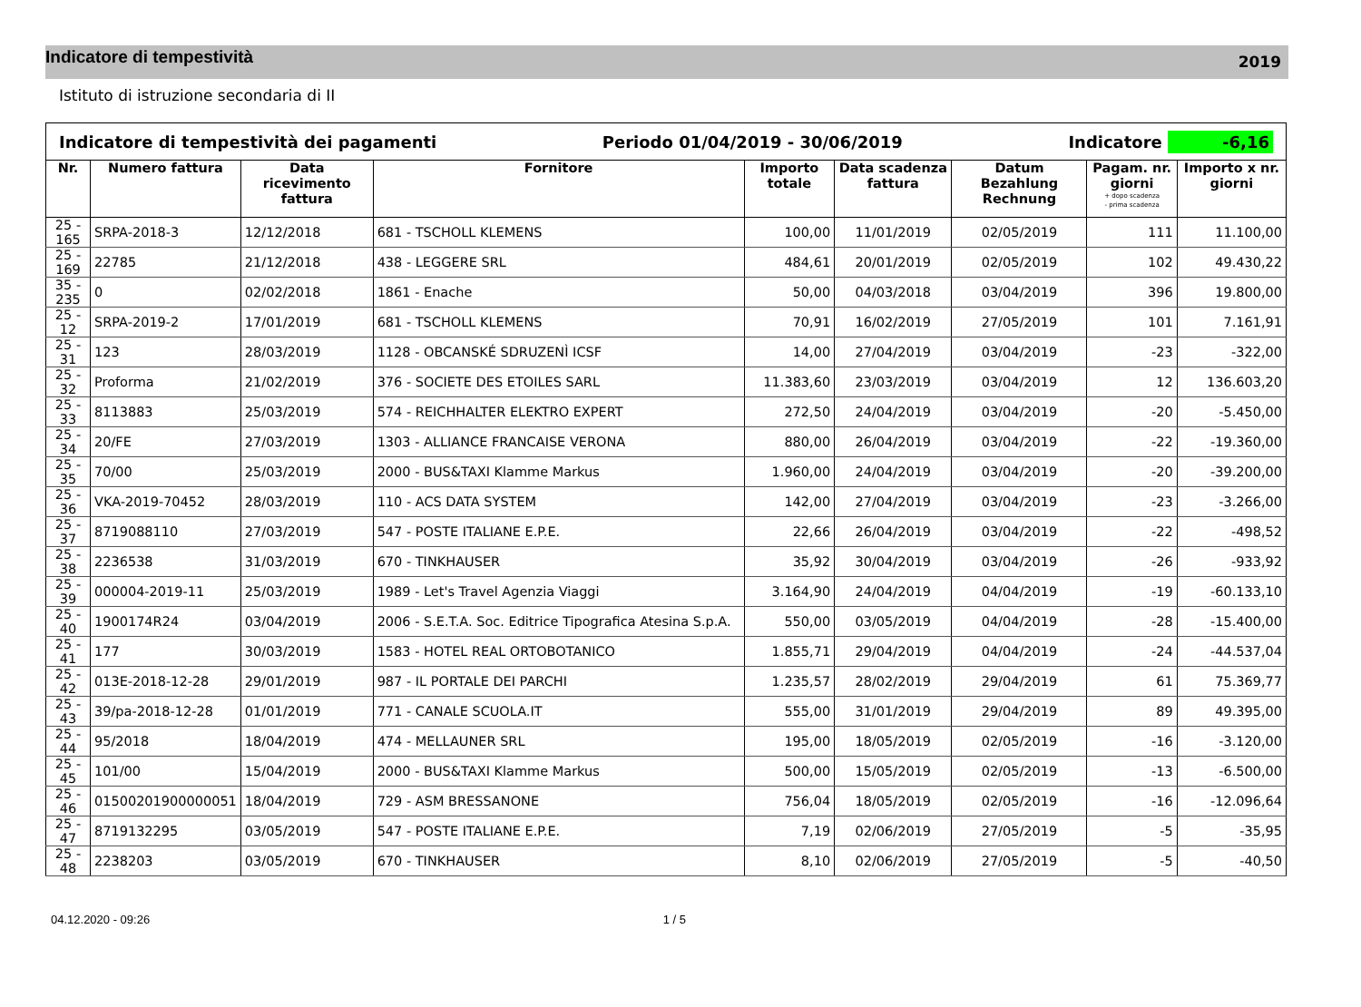Indicatore di tempestività
2019
Istituto di istruzione secondaria di II
| Indicatore di tempestività dei pagamenti Periodo 01/04/2019 - 30/06/2019 Indicatore -6,16 | | | | | | | | |
| Nr. | Numero fattura | Data ricevimento fattura | Fornitore | Importo totale | Data scadenza fattura | Datum Bezahlung Rechnung | Pagam. nr. giorni + dopo scadenza - prima scadenza | Importo x nr. giorni |
| 25 - 165 | SRPA-2018-3 | 12/12/2018 | 681 - TSCHOLL KLEMENS | 100,00 | 11/01/2019 | 02/05/2019 | 111 | 11.100,00 |
| 25 - 169 | 22785 | 21/12/2018 | 438 - LEGGERE SRL | 484,61 | 20/01/2019 | 02/05/2019 | 102 | 49.430,22 |
| 35 - 235 | 0 | 02/02/2018 | 1861 - Enache | 50,00 | 04/03/2018 | 03/04/2019 | 396 | 19.800,00 |
| 25 - 12 | SRPA-2019-2 | 17/01/2019 | 681 - TSCHOLL KLEMENS | 70,91 | 16/02/2019 | 27/05/2019 | 101 | 7.161,91 |
| 25 - 31 | 123 | 28/03/2019 | 1128 - OBCANSKÉ SDRUZENÌ ICSF | 14,00 | 27/04/2019 | 03/04/2019 | -23 | -322,00 |
| 25 - 32 | Proforma | 21/02/2019 | 376 - SOCIETE DES ETOILES SARL | 11.383,60 | 23/03/2019 | 03/04/2019 | 12 | 136.603,20 |
| 25 - 33 | 8113883 | 25/03/2019 | 574 - REICHHALTER ELEKTRO EXPERT | 272,50 | 24/04/2019 | 03/04/2019 | -20 | -5.450,00 |
| 25 - 34 | 20/FE | 27/03/2019 | 1303 - ALLIANCE FRANCAISE VERONA | 880,00 | 26/04/2019 | 03/04/2019 | -22 | -19.360,00 |
| 25 - 35 | 70/00 | 25/03/2019 | 2000 - BUS&TAXI Klamme Markus | 1.960,00 | 24/04/2019 | 03/04/2019 | -20 | -39.200,00 |
| 25 - 36 | VKA-2019-70452 | 28/03/2019 | 110 - ACS DATA SYSTEM | 142,00 | 27/04/2019 | 03/04/2019 | -23 | -3.266,00 |
| 25 - 37 | 8719088110 | 27/03/2019 | 547 - POSTE ITALIANE E.P.E. | 22,66 | 26/04/2019 | 03/04/2019 | -22 | -498,52 |
| 25 - 38 | 2236538 | 31/03/2019 | 670 - TINKHAUSER | 35,92 | 30/04/2019 | 03/04/2019 | -26 | -933,92 |
| 25 - 39 | 000004-2019-11 | 25/03/2019 | 1989 - Let's Travel Agenzia Viaggi | 3.164,90 | 24/04/2019 | 04/04/2019 | -19 | -60.133,10 |
| 25 - 40 | 1900174R24 | 03/04/2019 | 2006 - S.E.T.A. Soc. Editrice Tipografica Atesina S.p.A. | 550,00 | 03/05/2019 | 04/04/2019 | -28 | -15.400,00 |
| 25 - 41 | 177 | 30/03/2019 | 1583 - HOTEL REAL ORTOBOTANICO | 1.855,71 | 29/04/2019 | 04/04/2019 | -24 | -44.537,04 |
| 25 - 42 | 013E-2018-12-28 | 29/01/2019 | 987 - IL PORTALE DEI PARCHI | 1.235,57 | 28/02/2019 | 29/04/2019 | 61 | 75.369,77 |
| 25 - 43 | 39/pa-2018-12-28 | 01/01/2019 | 771 - CANALE SCUOLA.IT | 555,00 | 31/01/2019 | 29/04/2019 | 89 | 49.395,00 |
| 25 - 44 | 95/2018 | 18/04/2019 | 474 - MELLAUNER SRL | 195,00 | 18/05/2019 | 02/05/2019 | -16 | -3.120,00 |
| 25 - 45 | 101/00 | 15/04/2019 | 2000 - BUS&TAXI Klamme Markus | 500,00 | 15/05/2019 | 02/05/2019 | -13 | -6.500,00 |
| 25 - 46 | 01500201900000051 | 18/04/2019 | 729 - ASM BRESSANONE | 756,04 | 18/05/2019 | 02/05/2019 | -16 | -12.096,64 |
| 25 - 47 | 8719132295 | 03/05/2019 | 547 - POSTE ITALIANE E.P.E. | 7,19 | 02/06/2019 | 27/05/2019 | -5 | -35,95 |
| 25 - 48 | 2238203 | 03/05/2019 | 670 - TINKHAUSER | 8,10 | 02/06/2019 | 27/05/2019 | -5 | -40,50 |
04.12.2020 - 09:26 1 / 5